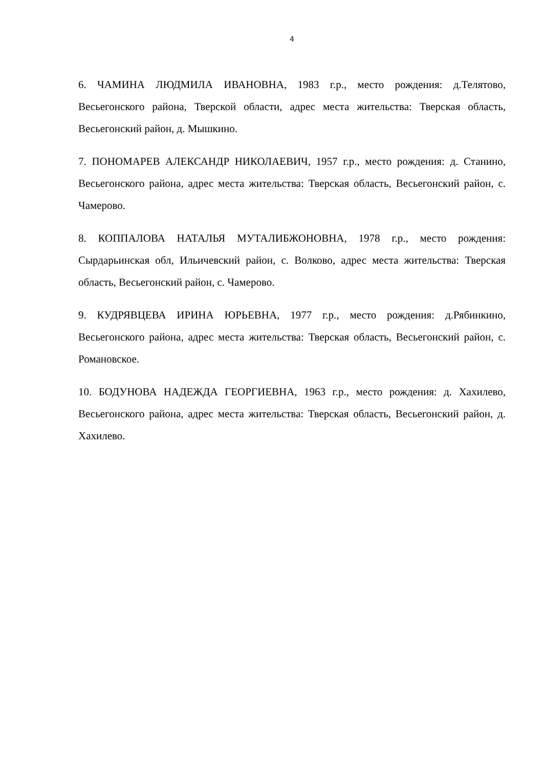4
6. ЧАМИНА ЛЮДМИЛА ИВАНОВНА, 1983 г.р., место рождения: д.Телятово, Весьегонского района, Тверской области, адрес места жительства: Тверская область, Весьегонский район, д. Мышкино.
7. ПОНОМАРЕВ АЛЕКСАНДР НИКОЛАЕВИЧ, 1957 г.р., место рождения: д. Станино, Весьегонского района, адрес места жительства: Тверская область, Весьегонский район, с. Чамерово.
8. КОППАЛОВА НАТАЛЬЯ МУТАЛИБЖОНОВНА, 1978 г.р., место рождения: Сырдарьинская обл, Ильичевский район, с. Волково, адрес места жительства: Тверская область, Весьегонский район, с. Чамерово.
9. КУДРЯВЦЕВА ИРИНА ЮРЬЕВНА, 1977 г.р., место рождения: д.Рябинкино, Весьегонского района, адрес места жительства: Тверская область, Весьегонский район, с. Романовское.
10. БОДУНОВА НАДЕЖДА ГЕОРГИЕВНА, 1963 г.р., место рождения: д. Хахилево, Весьегонского района, адрес места жительства: Тверская область, Весьегонский район, д. Хахилево.